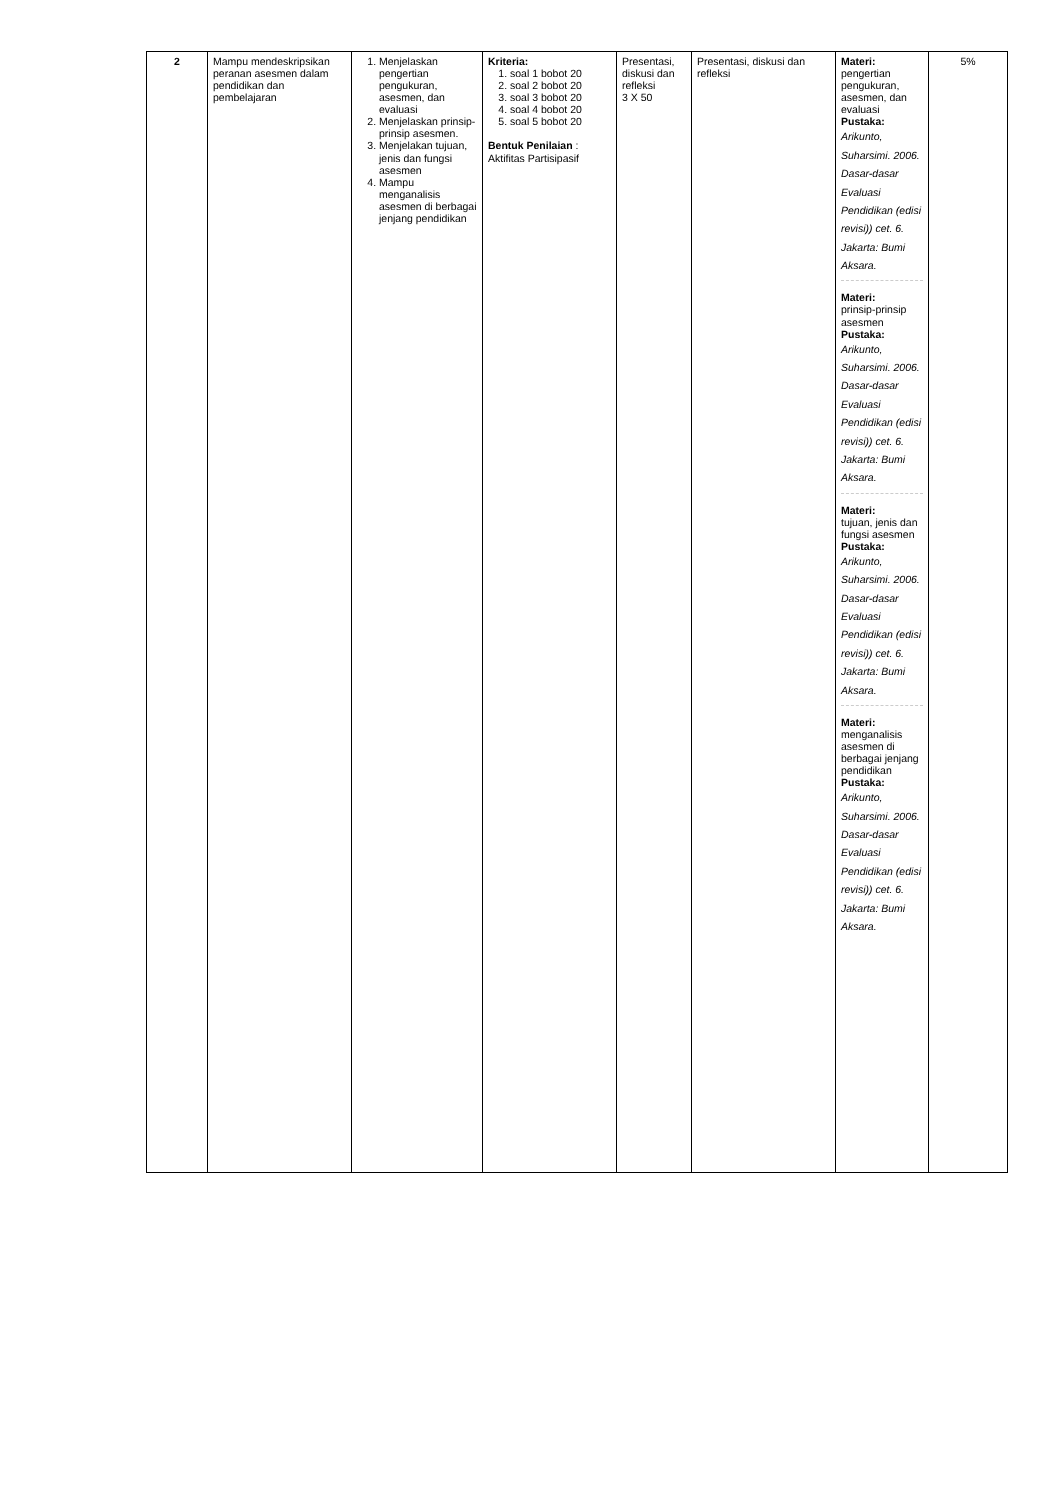| 2 | Mampu mendeskripsikan peranan asesmen dalam pendidikan dan pembelajaran | 1. Menjelaskan pengertian pengukuran, asesmen, dan evaluasi 2. Menjelaskan prinsip-prinsip asesmen. 3. Menjelakan tujuan, jenis dan fungsi asesmen 4. Mampu menganalisis asesmen di berbagai jenjang pendidikan | Kriteria: 1. soal 1 bobot 20 2. soal 2 bobot 20 3. soal 3 bobot 20 4. soal 4 bobot 20 5. soal 5 bobot 20 Bentuk Penilaian : Aktifitas Partisipasif | Presentasi, diskusi dan refleksi 3 X 50 | Presentasi, diskusi dan refleksi | Materi: pengertian pengukuran, asesmen, dan evaluasi Pustaka: Arikunto, Suharsimi. 2006. Dasar-dasar Evaluasi Pendidikan (edisi revisi)) cet. 6. Jakarta: Bumi Aksara. Materi: prinsip-prinsip asesmen Pustaka: Arikunto, Suharsimi. 2006. Dasar-dasar Evaluasi Pendidikan (edisi revisi)) cet. 6. Jakarta: Bumi Aksara. Materi: tujuan, jenis dan fungsi asesmen Pustaka: Arikunto, Suharsimi. 2006. Dasar-dasar Evaluasi Pendidikan (edisi revisi)) cet. 6. Jakarta: Bumi Aksara. Materi: menganalisis asesmen di berbagai jenjang pendidikan Pustaka: Arikunto, Suharsimi. 2006. Dasar-dasar Evaluasi Pendidikan (edisi revisi)) cet. 6. Jakarta: Bumi Aksara. | 5% |